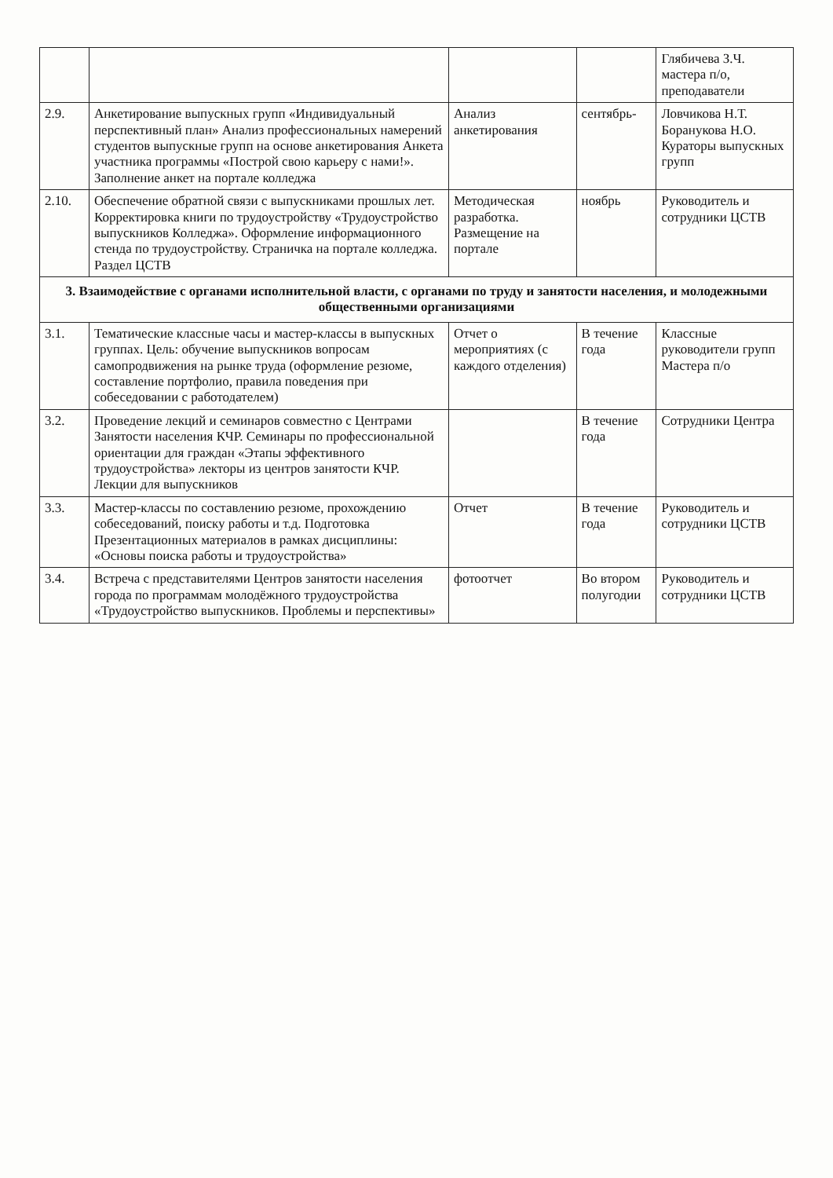| | | | | Глябичева З.Ч. мастера п/о, преподаватели |
| 2.9. | Анкетирование выпускных групп «Индивидуальный перспективный план» Анализ профессиональных намерений студентов выпускные групп на основе анкетирования Анкета участника программы «Построй свою карьеру с нами!». Заполнение анкет на портале колледжа | Анализ анкетирования | сентябрь- | Ловчикова Н.Т. Боранукова Н.О. Кураторы выпускных групп |
| 2.10. | Обеспечение обратной связи с выпускниками прошлых лет. Корректировка книги по трудоустройству «Трудоустройство выпускников Колледжа». Оформление информационного стенда по трудоустройству. Страничка на портале колледжа. Раздел ЦСТВ | Методическая разработка. Размещение на портале | ноябрь | Руководитель и сотрудники ЦСТВ |
| 3. Взаимодействие с органами исполнительной власти, с органами по труду и занятости населения, и молодежными общественными организациями | | | | |
| 3.1. | Тематические классные часы и мастер-классы в выпускных группах. Цель: обучение выпускников вопросам самопродвижения на рынке труда (оформление резюме, составление портфолио, правила поведения при собеседовании с работодателем) | Отчет о мероприятиях (с каждого отделения) | В течение года | Классные руководители групп Мастера п/о |
| 3.2. | Проведение лекций и семинаров совместно с Центрами Занятости населения КЧР. Семинары по профессиональной ориентации для граждан «Этапы эффективного трудоустройства» лекторы из центров занятости КЧР. Лекции для выпускников | | В течение года | Сотрудники Центра |
| 3.3. | Мастер-классы по составлению резюме, прохождению собеседований, поиску работы и т.д. Подготовка Презентационных материалов в рамках дисциплины: «Основы поиска работы и трудоустройства» | Отчет | В течение года | Руководитель и сотрудники ЦСТВ |
| 3.4. | Встреча с представителями Центров занятости населения города по программам молодёжного трудоустройства «Трудоустройство выпускников. Проблемы и перспективы» | фотоотчет | Во втором полугодии | Руководитель и сотрудники ЦСТВ |